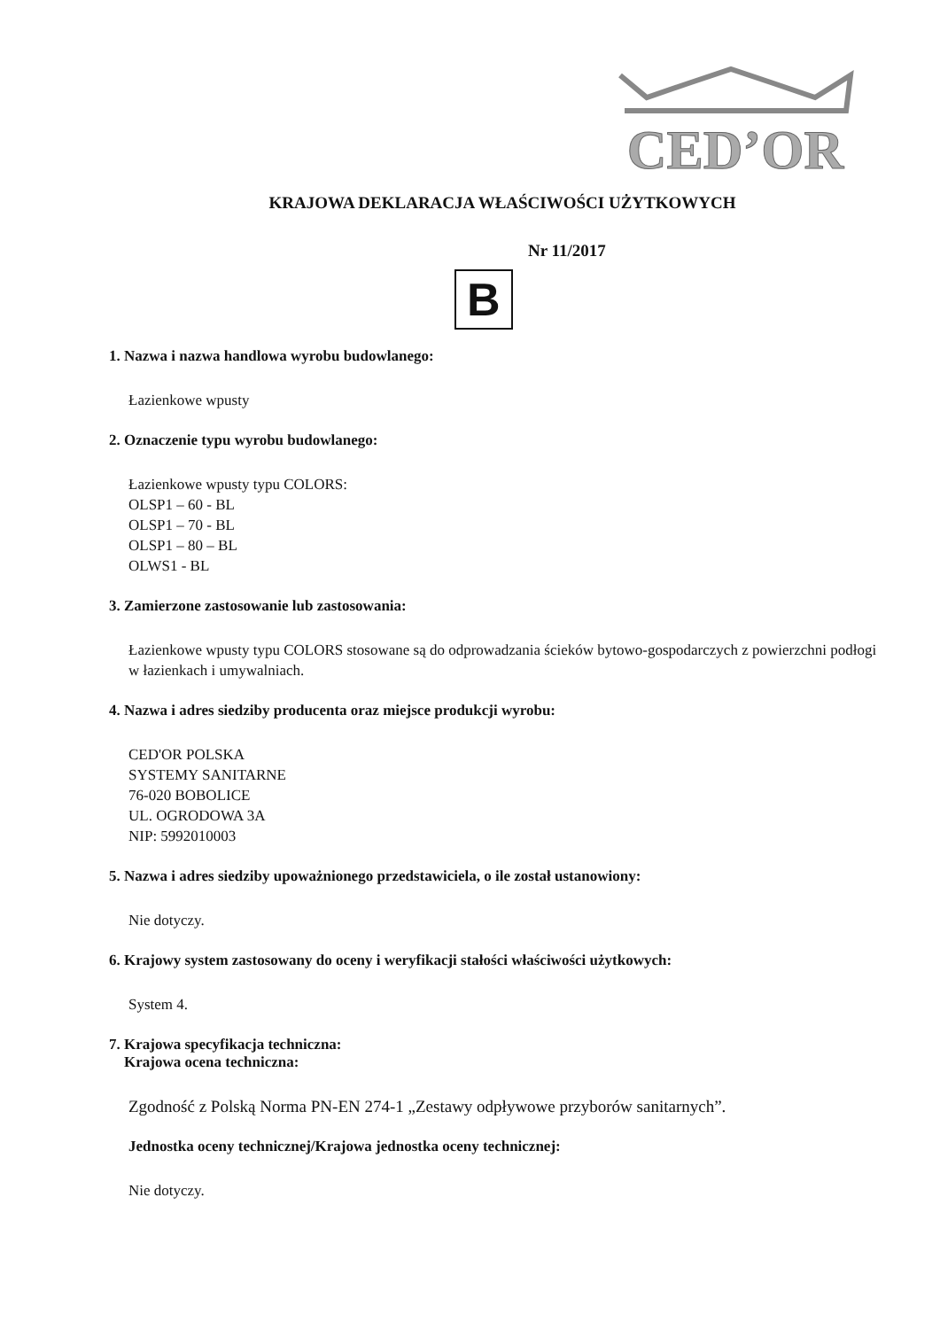CED’OR
KRAJOWA DEKLARACJA WŁAŚCIWOŚCI UŻYTKOWYCH
Nr 11/2017
B
1. Nazwa i nazwa handlowa wyrobu budowlanego:
Łazienkowe wpusty
2. Oznaczenie typu wyrobu budowlanego:
Łazienkowe wpusty typu COLORS:
OLSP1 – 60 - BL
OLSP1 – 70 - BL
OLSP1 – 80 – BL
OLWS1 - BL
3. Zamierzone zastosowanie lub zastosowania:
Łazienkowe wpusty typu COLORS stosowane są do odprowadzania ścieków bytowo-gospodarczych z powierzchni podłogi w łazienkach i umywalniach.
4. Nazwa i adres siedziby producenta oraz miejsce produkcji wyrobu:
CED'OR POLSKA
SYSTEMY SANITARNE
76-020 BOBOLICE
UL. OGRODOWA 3A
NIP: 5992010003
5. Nazwa i adres siedziby upoważnionego przedstawiciela, o ile został ustanowiony:
Nie dotyczy.
6. Krajowy system zastosowany do oceny i weryfikacji stałości właściwości użytkowych:
System 4.
7. Krajowa specyfikacja techniczna:
Krajowa ocena techniczna:
Zgodność z Polską Norma PN-EN 274-1 „Zestawy odpływowe przyborów sanitarnych”.
Jednostka oceny technicznej/Krajowa jednostka oceny technicznej:
Nie dotyczy.